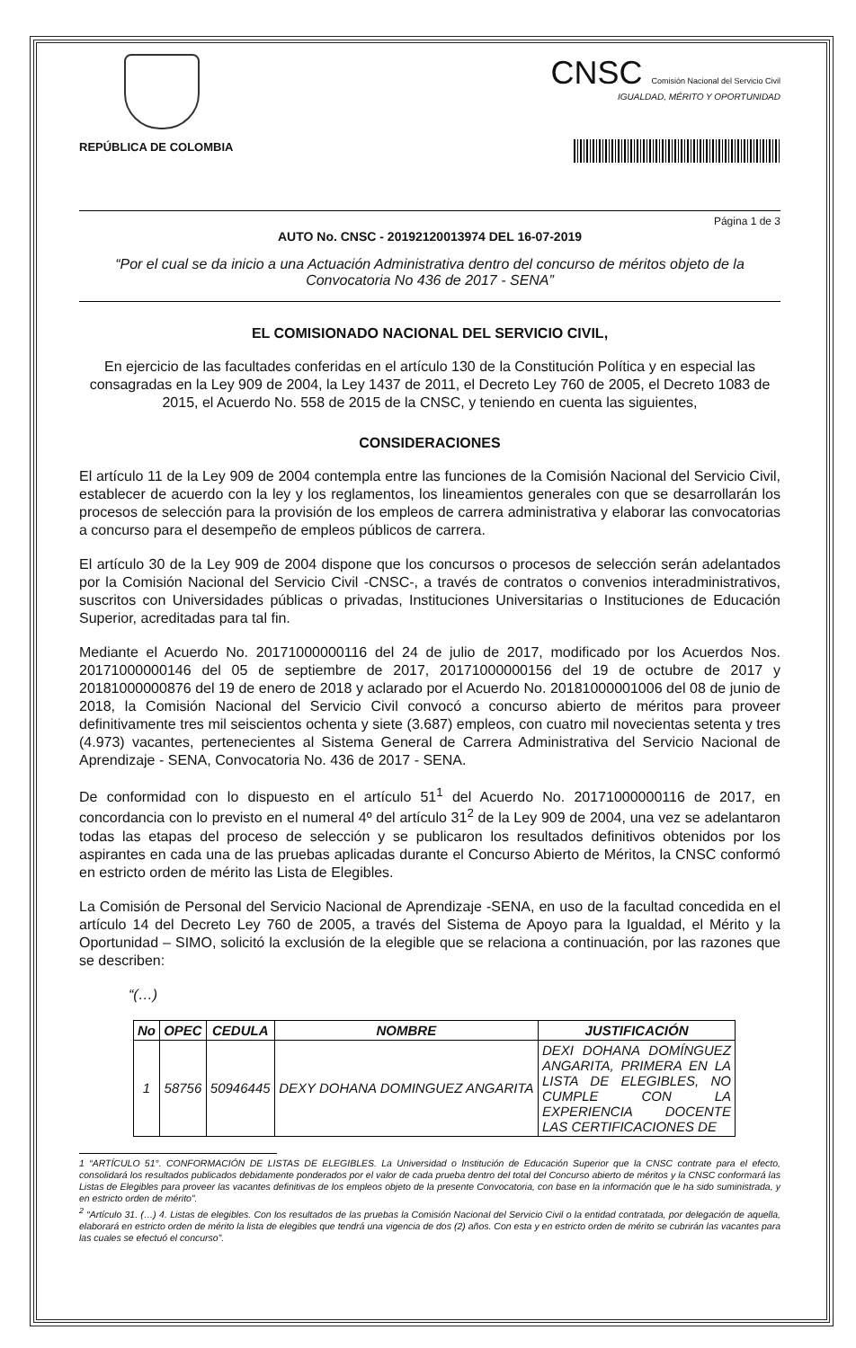REPÚBLICA DE COLOMBIA
CNSC Comisión Nacional del Servicio Civil
IGUALDAD, MÉRITO Y OPORTUNIDAD
Página 1 de 3
AUTO No. CNSC - 20192120013974 DEL 16-07-2019
“Por el cual se da inicio a una Actuación Administrativa dentro del concurso de méritos objeto de la Convocatoria No 436 de 2017 - SENA”
EL COMISIONADO NACIONAL DEL SERVICIO CIVIL,
En ejercicio de las facultades conferidas en el artículo 130 de la Constitución Política y en especial las consagradas en la Ley 909 de 2004, la Ley 1437 de 2011, el Decreto Ley 760 de 2005, el Decreto 1083 de 2015, el Acuerdo No. 558 de 2015 de la CNSC, y teniendo en cuenta las siguientes,
CONSIDERACIONES
El artículo 11 de la Ley 909 de 2004 contempla entre las funciones de la Comisión Nacional del Servicio Civil, establecer de acuerdo con la ley y los reglamentos, los lineamientos generales con que se desarrollarán los procesos de selección para la provisión de los empleos de carrera administrativa y elaborar las convocatorias a concurso para el desempeño de empleos públicos de carrera.
El artículo 30 de la Ley 909 de 2004 dispone que los concursos o procesos de selección serán adelantados por la Comisión Nacional del Servicio Civil -CNSC-, a través de contratos o convenios interadministrativos, suscritos con Universidades públicas o privadas, Instituciones Universitarias o Instituciones de Educación Superior, acreditadas para tal fin.
Mediante el Acuerdo No. 20171000000116 del 24 de julio de 2017, modificado por los Acuerdos Nos. 20171000000146 del 05 de septiembre de 2017, 20171000000156 del 19 de octubre de 2017 y 20181000000876 del 19 de enero de 2018 y aclarado por el Acuerdo No. 20181000001006 del 08 de junio de 2018, la Comisión Nacional del Servicio Civil convocó a concurso abierto de méritos para proveer definitivamente tres mil seiscientos ochenta y siete (3.687) empleos, con cuatro mil novecientas setenta y tres (4.973) vacantes, pertenecientes al Sistema General de Carrera Administrativa del Servicio Nacional de Aprendizaje - SENA, Convocatoria No. 436 de 2017 - SENA.
De conformidad con lo dispuesto en el artículo 51<sup>1</sup> del Acuerdo No. 20171000000116 de 2017, en concordancia con lo previsto en el numeral 4º del artículo 31<sup>2</sup> de la Ley 909 de 2004, una vez se adelantaron todas las etapas del proceso de selección y se publicaron los resultados definitivos obtenidos por los aspirantes en cada una de las pruebas aplicadas durante el Concurso Abierto de Méritos, la CNSC conformó en estricto orden de mérito las Lista de Elegibles.
La Comisión de Personal del Servicio Nacional de Aprendizaje -SENA, en uso de la facultad concedida en el artículo 14 del Decreto Ley 760 de 2005, a través del Sistema de Apoyo para la Igualdad, el Mérito y la Oportunidad – SIMO, solicitó la exclusión de la elegible que se relaciona a continuación, por las razones que se describen:
“(…)
| No | OPEC | CEDULA | NOMBRE | JUSTIFICACIÓN |
| --- | --- | --- | --- | --- |
| 1 | 58756 | 50946445 | DEXY DOHANA DOMINGUEZ ANGARITA | DEXI DOHANA DOMÍNGUEZ ANGARITA, PRIMERA EN LA LISTA DE ELEGIBLES, NO CUMPLE CON LA EXPERIENCIA DOCENTE LAS CERTIFICACIONES DE |
1 “ARTÍCULO 51°. CONFORMACIÓN DE LISTAS DE ELEGIBLES. La Universidad o Institución de Educación Superior que la CNSC contrate para el efecto, consolidará los resultados publicados debidamente ponderados por el valor de cada prueba dentro del total del Concurso abierto de méritos y la CNSC conformará las Listas de Elegibles para proveer las vacantes definitivas de los empleos objeto de la presente Convocatoria, con base en la información que le ha sido suministrada, y en estricto orden de mérito”.
<sup>2</sup> “Artículo 31. (…) 4. Listas de elegibles. Con los resultados de las pruebas la Comisión Nacional del Servicio Civil o la entidad contratada, por delegación de aquella, elaborará en estricto orden de mérito la lista de elegibles que tendrá una vigencia de dos (2) años. Con esta y en estricto orden de mérito se cubrirán las vacantes para las cuales se efectuó el concurso”.